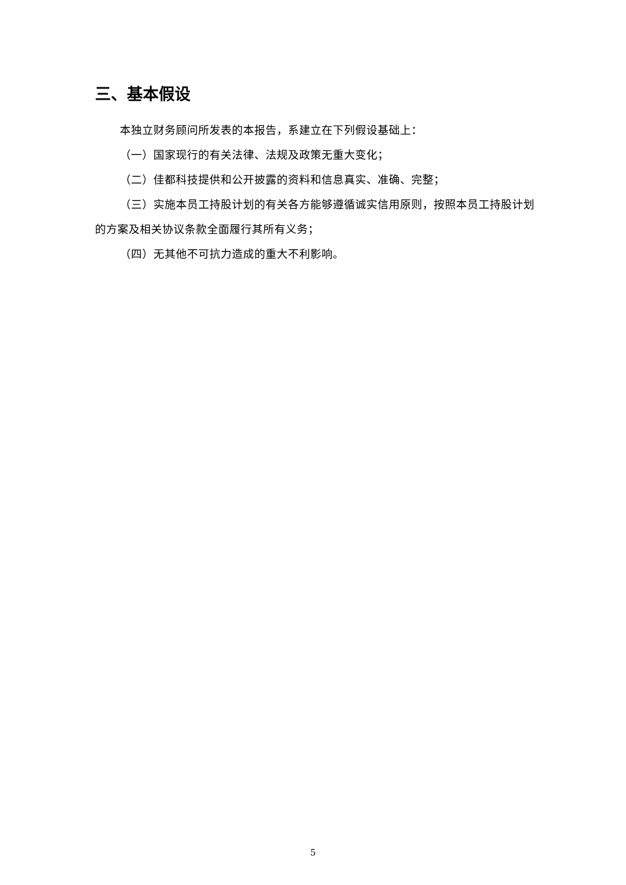三、基本假设
本独立财务顾问所发表的本报告，系建立在下列假设基础上：
（一）国家现行的有关法律、法规及政策无重大变化；
（二）佳都科技提供和公开披露的资料和信息真实、准确、完整；
（三）实施本员工持股计划的有关各方能够遵循诚实信用原则，按照本员工持股计划的方案及相关协议条款全面履行其所有义务；
（四）无其他不可抗力造成的重大不利影响。
5